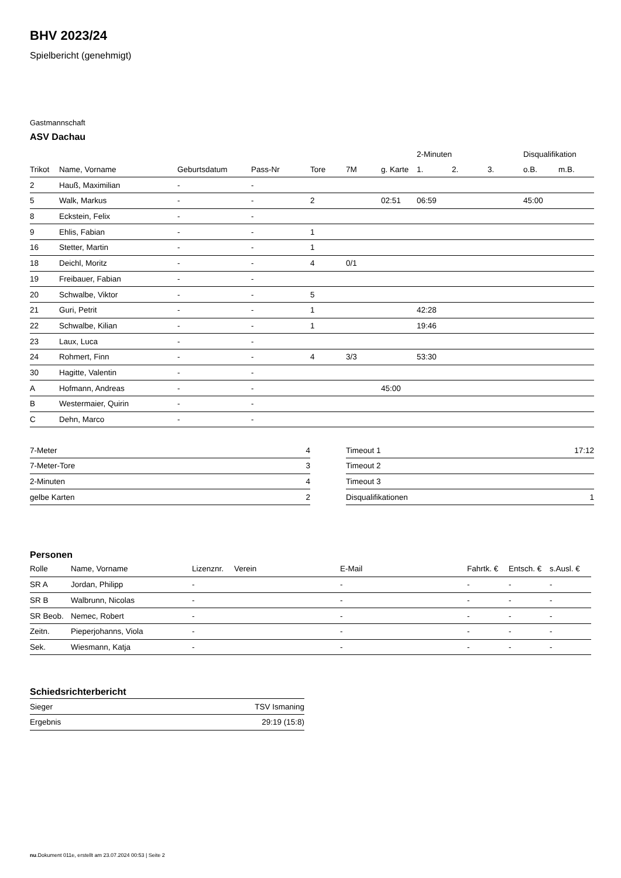BHV 2023/24
Spielbericht (genehmigt)
Gastmannschaft
ASV Dachau
| | | | | | | | 2-Minuten | | | Disqualifikation | |
| --- | --- | --- | --- | --- | --- | --- | --- | --- | --- | --- | --- |
| Trikot | Name, Vorname | Geburtsdatum | Pass-Nr | Tore | 7M | g. Karte | 1. | 2. | 3. | o.B. | m.B. |
| 2 | Hauß, Maximilian | - | - | | | | | | | | |
| 5 | Walk, Markus | - | - | 2 | | 02:51 | 06:59 | | | 45:00 | |
| 8 | Eckstein, Felix | - | - | | | | | | | | |
| 9 | Ehlis, Fabian | - | - | 1 | | | | | | | |
| 16 | Stetter, Martin | - | - | 1 | | | | | | | |
| 18 | Deichl, Moritz | - | - | 4 | 0/1 | | | | | | |
| 19 | Freibauer, Fabian | - | - | | | | | | | | |
| 20 | Schwalbe, Viktor | - | - | 5 | | | | | | | |
| 21 | Guri, Petrit | - | - | 1 | | | 42:28 | | | | |
| 22 | Schwalbe, Kilian | - | - | 1 | | | 19:46 | | | | |
| 23 | Laux, Luca | - | - | | | | | | | | |
| 24 | Rohmert, Finn | - | - | 4 | 3/3 | | 53:30 | | | | |
| 30 | Hagitte, Valentin | - | - | | | | | | | | |
| A | Hofmann, Andreas | - | - | | | 45:00 | | | | | |
| B | Westermaier, Quirin | - | - | | | | | | | | |
| C | Dehn, Marco | - | - | | | | | | | | |
| 7-Meter | 4 |
| 7-Meter-Tore | 3 |
| 2-Minuten | 4 |
| gelbe Karten | 2 |
| Timeout 1 | 17:12 |
| Timeout 2 | |
| Timeout 3 | |
| Disqualifikationen | 1 |
Personen
| Rolle | Name, Vorname | Lizenznr. | Verein | E-Mail | Fahrtk. € | Entsch. € | s.Ausl. € |
| --- | --- | --- | --- | --- | --- | --- | --- |
| SR A | Jordan, Philipp | - | | - | - | - | - |
| SR B | Walbrunn, Nicolas | - | | - | - | - | - |
| SR Beob. | Nemec, Robert | - | | - | - | - | - |
| Zeitn. | Pieperjohanns, Viola | - | | - | - | - | - |
| Sek. | Wiesmann, Katja | - | | - | - | - | - |
Schiedsrichterbericht
| Sieger | TSV Ismaning |
| Ergebnis | 29:19 (15:8) |
nu.Dokument 011e, erstellt am 23.07.2024 00:53 | Seite 2